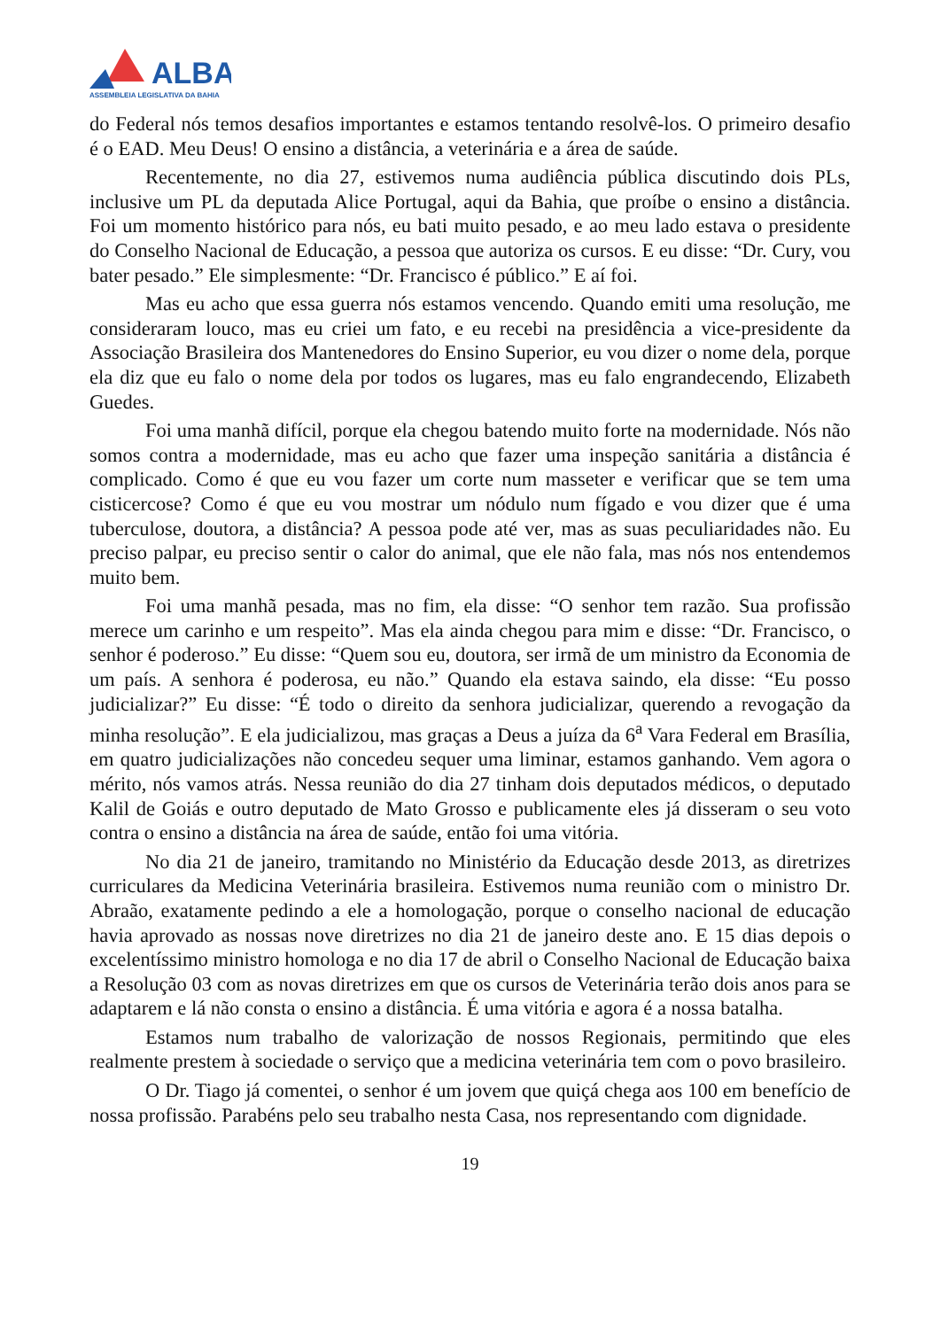ALBA
ASSEMBLEIA LEGISLATIVA DA BAHIA
do Federal nós temos desafios importantes e estamos tentando resolvê-los. O primeiro desafio é o EAD. Meu Deus! O ensino a distância, a veterinária e a área de saúde.
Recentemente, no dia 27, estivemos numa audiência pública discutindo dois PLs, inclusive um PL da deputada Alice Portugal, aqui da Bahia, que proíbe o ensino a distância. Foi um momento histórico para nós, eu bati muito pesado, e ao meu lado estava o presidente do Conselho Nacional de Educação, a pessoa que autoriza os cursos. E eu disse: “Dr. Cury, vou bater pesado.” Ele simplesmente: “Dr. Francisco é público.” E aí foi.
Mas eu acho que essa guerra nós estamos vencendo. Quando emiti uma resolução, me consideraram louco, mas eu criei um fato, e eu recebi na presidência a vice-presidente da Associação Brasileira dos Mantenedores do Ensino Superior, eu vou dizer o nome dela, porque ela diz que eu falo o nome dela por todos os lugares, mas eu falo engrandecendo, Elizabeth Guedes.
Foi uma manhã difícil, porque ela chegou batendo muito forte na modernidade. Nós não somos contra a modernidade, mas eu acho que fazer uma inspeção sanitária a distância é complicado. Como é que eu vou fazer um corte num masseter e verificar que se tem uma cisticercose? Como é que eu vou mostrar um nódulo num fígado e vou dizer que é uma tuberculose, doutora, a distância? A pessoa pode até ver, mas as suas peculiaridades não. Eu preciso palpar, eu preciso sentir o calor do animal, que ele não fala, mas nós nos entendemos muito bem.
Foi uma manhã pesada, mas no fim, ela disse: “O senhor tem razão. Sua profissão merece um carinho e um respeito”. Mas ela ainda chegou para mim e disse: “Dr. Francisco, o senhor é poderoso.” Eu disse: “Quem sou eu, doutora, ser irmã de um ministro da Economia de um país. A senhora é poderosa, eu não.” Quando ela estava saindo, ela disse: “Eu posso judicializar?” Eu disse: “É todo o direito da senhora judicializar, querendo a revogação da minha resolução”. E ela judicializou, mas graças a Deus a juíza da 6<sup>a</sup> Vara Federal em Brasília, em quatro judicializações não concedeu sequer uma liminar, estamos ganhando. Vem agora o mérito, nós vamos atrás. Nessa reunião do dia 27 tinham dois deputados médicos, o deputado Kalil de Goiás e outro deputado de Mato Grosso e publicamente eles já disseram o seu voto contra o ensino a distância na área de saúde, então foi uma vitória.
No dia 21 de janeiro, tramitando no Ministério da Educação desde 2013, as diretrizes curriculares da Medicina Veterinária brasileira. Estivemos numa reunião com o ministro Dr. Abraão, exatamente pedindo a ele a homologação, porque o conselho nacional de educação havia aprovado as nossas nove diretrizes no dia 21 de janeiro deste ano. E 15 dias depois o excelentíssimo ministro homologa e no dia 17 de abril o Conselho Nacional de Educação baixa a Resolução 03 com as novas diretrizes em que os cursos de Veterinária terão dois anos para se adaptarem e lá não consta o ensino a distância. É uma vitória e agora é a nossa batalha.
Estamos num trabalho de valorização de nossos Regionais, permitindo que eles realmente prestem à sociedade o serviço que a medicina veterinária tem com o povo brasileiro.
O Dr. Tiago já comentei, o senhor é um jovem que quiçá chega aos 100 em benefício de nossa profissão. Parabéns pelo seu trabalho nesta Casa, nos representando com dignidade.
19